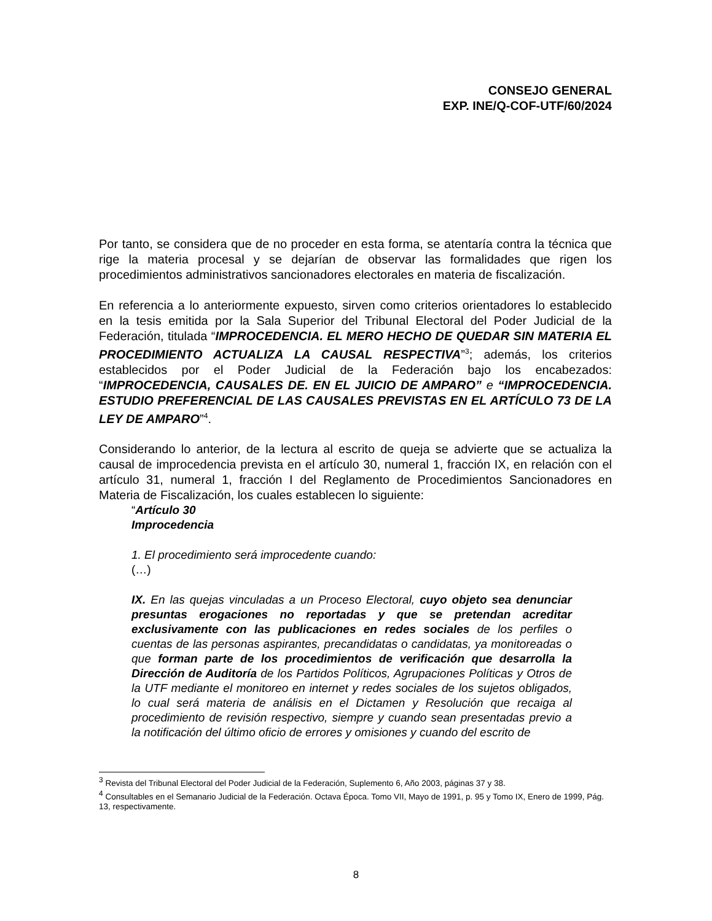CONSEJO GENERAL
EXP. INE/Q-COF-UTF/60/2024
Por tanto, se considera que de no proceder en esta forma, se atentaría contra la técnica que rige la materia procesal y se dejarían de observar las formalidades que rigen los procedimientos administrativos sancionadores electorales en materia de fiscalización.
En referencia a lo anteriormente expuesto, sirven como criterios orientadores lo establecido en la tesis emitida por la Sala Superior del Tribunal Electoral del Poder Judicial de la Federación, titulada “IMPROCEDENCIA. EL MERO HECHO DE QUEDAR SIN MATERIA EL PROCEDIMIENTO ACTUALIZA LA CAUSAL RESPECTIVA”<sup>3</sup>; además, los criterios establecidos por el Poder Judicial de la Federación bajo los encabezados: “IMPROCEDENCIA, CAUSALES DE. EN EL JUICIO DE AMPARO” e “IMPROCEDENCIA. ESTUDIO PREFERENCIAL DE LAS CAUSALES PREVISTAS EN EL ARTÍCULO 73 DE LA LEY DE AMPARO”<sup>4</sup>.
Considerando lo anterior, de la lectura al escrito de queja se advierte que se actualiza la causal de improcedencia prevista en el artículo 30, numeral 1, fracción IX, en relación con el artículo 31, numeral 1, fracción I del Reglamento de Procedimientos Sancionadores en Materia de Fiscalización, los cuales establecen lo siguiente:
“Artículo 30
Improcedencia
1. El procedimiento será improcedente cuando:
(…)
IX. En las quejas vinculadas a un Proceso Electoral, cuyo objeto sea denunciar presuntas erogaciones no reportadas y que se pretendan acreditar exclusivamente con las publicaciones en redes sociales de los perfiles o cuentas de las personas aspirantes, precandidatas o candidatas, ya monitoreadas o que forman parte de los procedimientos de verificación que desarrolla la Dirección de Auditoría de los Partidos Políticos, Agrupaciones Políticas y Otros de la UTF mediante el monitoreo en internet y redes sociales de los sujetos obligados, lo cual será materia de análisis en el Dictamen y Resolución que recaiga al procedimiento de revisión respectivo, siempre y cuando sean presentadas previo a la notificación del último oficio de errores y omisiones y cuando del escrito de
<sup>3</sup> Revista del Tribunal Electoral del Poder Judicial de la Federación, Suplemento 6, Año 2003, páginas 37 y 38.
<sup>4</sup> Consultables en el Semanario Judicial de la Federación. Octava Época. Tomo VII, Mayo de 1991, p. 95 y Tomo IX, Enero de 1999, Pág. 13, respectivamente.
8